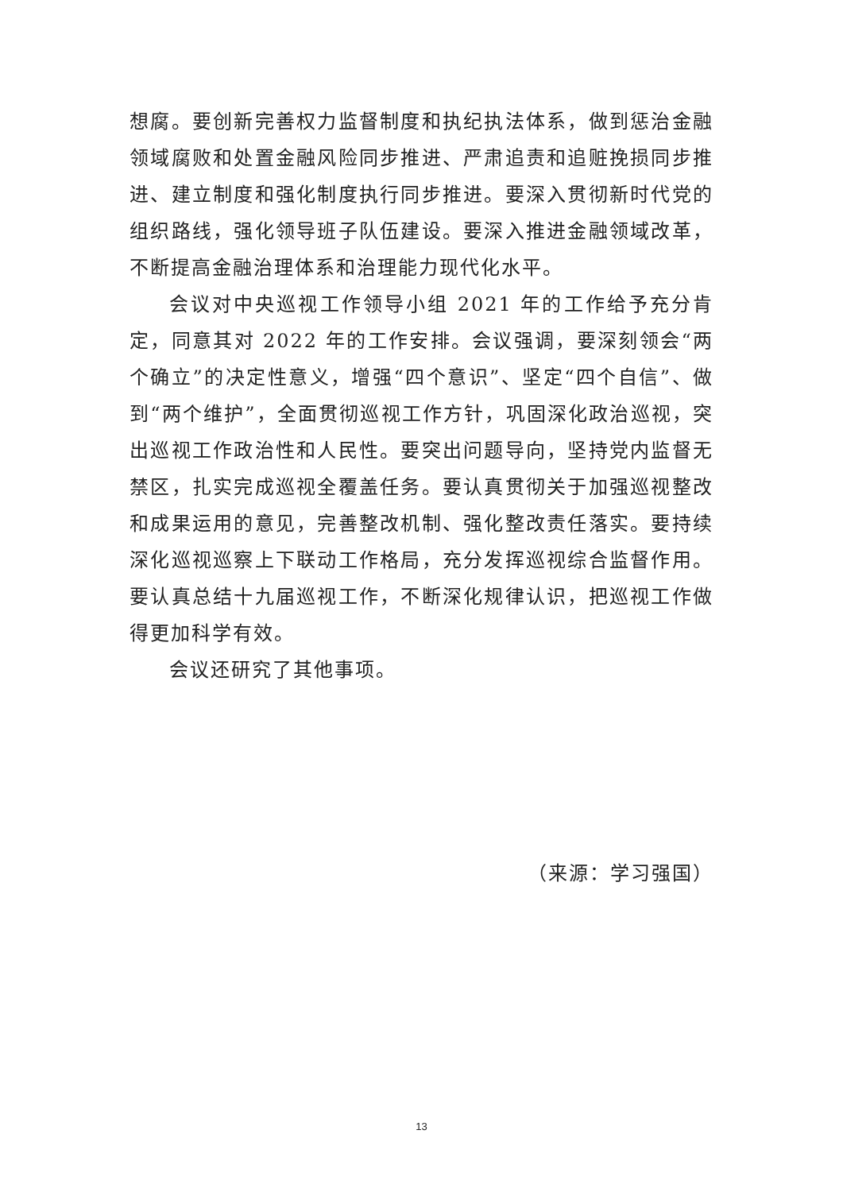想腐。要创新完善权力监督制度和执纪执法体系，做到惩治金融领域腐败和处置金融风险同步推进、严肃追责和追赃挽损同步推进、建立制度和强化制度执行同步推进。要深入贯彻新时代党的组织路线，强化领导班子队伍建设。要深入推进金融领域改革，不断提高金融治理体系和治理能力现代化水平。
会议对中央巡视工作领导小组 2021 年的工作给予充分肯定，同意其对 2022 年的工作安排。会议强调，要深刻领会“两个确立”的决定性意义，增强“四个意识”、坚定“四个自信”、做到“两个维护”，全面贯彻巡视工作方针，巩固深化政治巡视，突出巡视工作政治性和人民性。要突出问题导向，坚持党内监督无禁区，扎实完成巡视全覆盖任务。要认真贯彻关于加强巡视整改和成果运用的意见，完善整改机制、强化整改责任落实。要持续深化巡视巡察上下联动工作格局，充分发挥巡视综合监督作用。要认真总结十九届巡视工作，不断深化规律认识，把巡视工作做得更加科学有效。
会议还研究了其他事项。
（来源：学习强国）
13